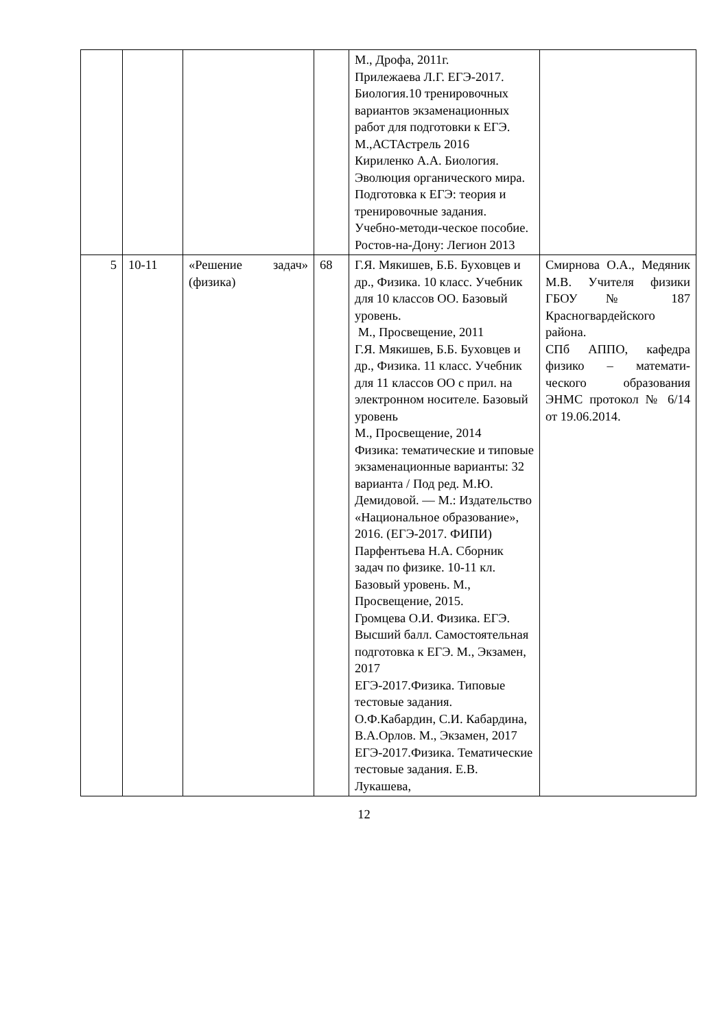| | | | | М., Дрофа, 2011г. Прилежаева Л.Г. ЕГЭ-2017. Биология.10 тренировочных вариантов экзаменационных работ для подготовки к ЕГЭ. М.,АСТАстрель 2016 Кириленко А.А. Биология. Эволюция органического мира. Подготовка к ЕГЭ: теория и тренировочные задания. Учебно-методи-ческое пособие. Ростов-на-Дону: Легион 2013 | |
| 5 | 10-11 | «Решение задач» (физика) | 68 | Г.Я. Мякишев, Б.Б. Буховцев и др., Физика. 10 класс. Учебник для 10 классов ОО. Базовый уровень. М., Просвещение, 2011 Г.Я. Мякишев, Б.Б. Буховцев и др., Физика. 11 класс. Учебник для 11 классов ОО с прил. на электронном носителе. Базовый уровень М., Просвещение, 2014 Физика: тематические и типовые экзаменационные варианты: 32 варианта / Под ред. М.Ю. Демидовой. — М.: Издательство «Национальное образование», 2016. (ЕГЭ-2017. ФИПИ) Парфентьева Н.А. Сборник задач по физике. 10-11 кл. Базовый уровень. М., Просвещение, 2015. Громцева О.И. Физика. ЕГЭ. Высший балл. Самостоятельная подготовка к ЕГЭ. М., Экзамен, 2017 ЕГЭ-2017.Физика. Типовые тестовые задания. О.Ф.Кабардин, С.И. Кабардина, В.А.Орлов. М., Экзамен, 2017 ЕГЭ-2017.Физика. Тематические тестовые задания. Е.В. Лукашева, | Смирнова О.А., Медяник М.В. Учителя физики ГБОУ № 187 Красногвардейского района. СПб АППО, кафедра физико – математи-ческого образования ЭНМС протокол № 6/14 от 19.06.2014. |
12